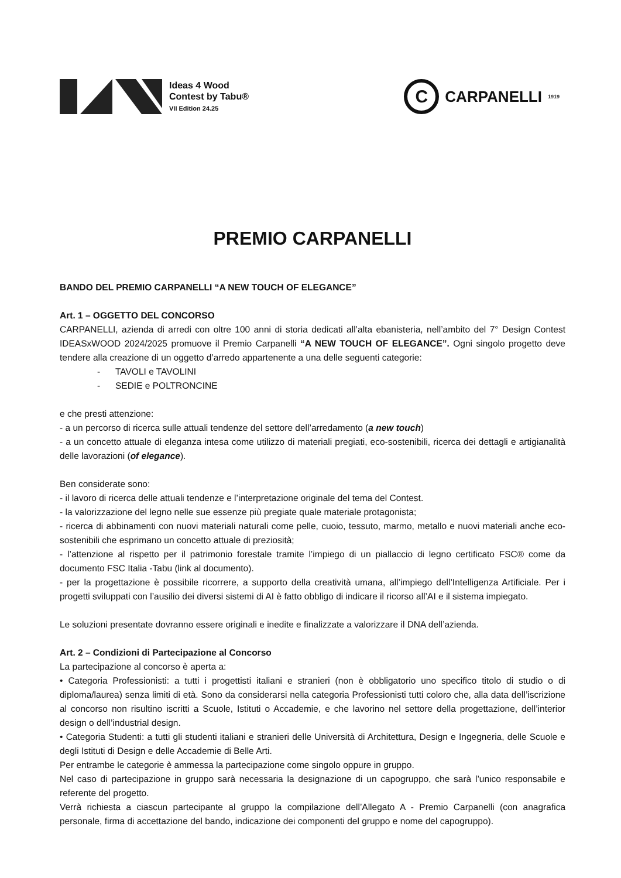Ideas 4 Wood
Contest by Tabu®
VII Edition 24.25
C
CARPANELLI 1919
PREMIO CARPANELLI
BANDO DEL PREMIO CARPANELLI “A NEW TOUCH OF ELEGANCE”
Art. 1 – OGGETTO DEL CONCORSO
CARPANELLI, azienda di arredi con oltre 100 anni di storia dedicati all’alta ebanisteria, nell’ambito del 7° Design Contest IDEASxWOOD 2024/2025 promuove il Premio Carpanelli “A NEW TOUCH OF ELEGANCE”. Ogni singolo progetto deve tendere alla creazione di un oggetto d’arredo appartenente a una delle seguenti categorie:
- TAVOLI e TAVOLINI
- SEDIE e POLTRONCINE
e che presti attenzione:
- a un percorso di ricerca sulle attuali tendenze del settore dell’arredamento (a new touch)
- a un concetto attuale di eleganza intesa come utilizzo di materiali pregiati, eco-sostenibili, ricerca dei dettagli e artigianalità delle lavorazioni (of elegance).
Ben considerate sono:
- il lavoro di ricerca delle attuali tendenze e l’interpretazione originale del tema del Contest.
- la valorizzazione del legno nelle sue essenze più pregiate quale materiale protagonista;
- ricerca di abbinamenti con nuovi materiali naturali come pelle, cuoio, tessuto, marmo, metallo e nuovi materiali anche eco-sostenibili che esprimano un concetto attuale di preziosità;
- l’attenzione al rispetto per il patrimonio forestale tramite l’impiego di un piallaccio di legno certificato FSC® come da documento FSC Italia -Tabu (link al documento).
- per la progettazione è possibile ricorrere, a supporto della creatività umana, all’impiego dell’Intelligenza Artificiale. Per i progetti sviluppati con l’ausilio dei diversi sistemi di AI è fatto obbligo di indicare il ricorso all’AI e il sistema impiegato.
Le soluzioni presentate dovranno essere originali e inedite e finalizzate a valorizzare il DNA dell’azienda.
Art. 2 – Condizioni di Partecipazione al Concorso
La partecipazione al concorso è aperta a:
• Categoria Professionisti: a tutti i progettisti italiani e stranieri (non è obbligatorio uno specifico titolo di studio o di diploma/laurea) senza limiti di età. Sono da considerarsi nella categoria Professionisti tutti coloro che, alla data dell’iscrizione al concorso non risultino iscritti a Scuole, Istituti o Accademie, e che lavorino nel settore della progettazione, dell’interior design o dell’industrial design.
• Categoria Studenti: a tutti gli studenti italiani e stranieri delle Università di Architettura, Design e Ingegneria, delle Scuole e degli Istituti di Design e delle Accademie di Belle Arti.
Per entrambe le categorie è ammessa la partecipazione come singolo oppure in gruppo.
Nel caso di partecipazione in gruppo sarà necessaria la designazione di un capogruppo, che sarà l’unico responsabile e referente del progetto.
Verrà richiesta a ciascun partecipante al gruppo la compilazione dell’Allegato A - Premio Carpanelli (con anagrafica personale, firma di accettazione del bando, indicazione dei componenti del gruppo e nome del capogruppo).